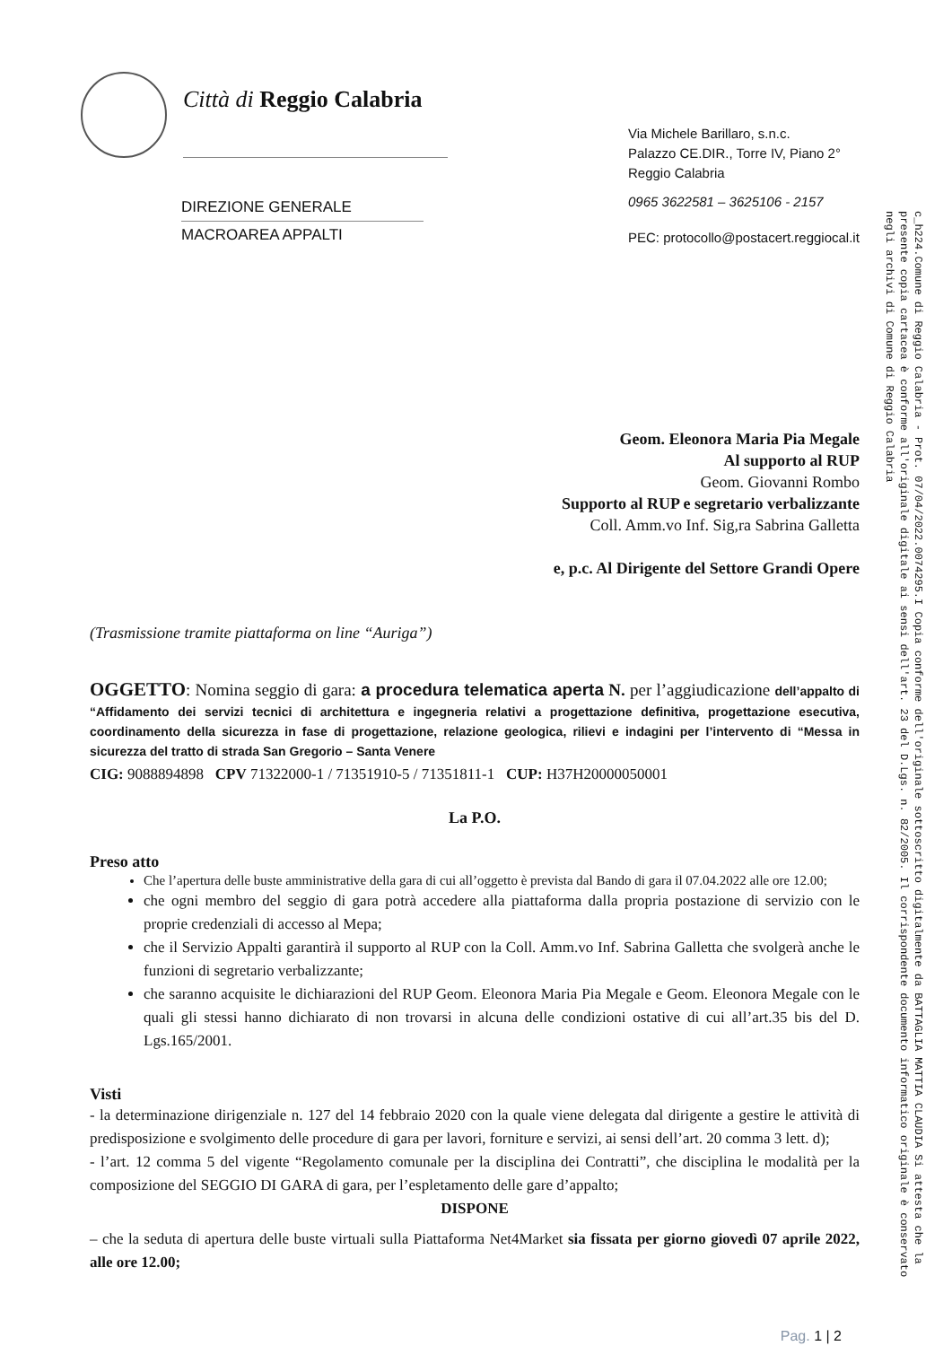Città di Reggio Calabria
DIREZIONE GENERALE
MACROAREA APPALTI
Via Michele Barillaro, s.n.c.
Palazzo CE.DIR., Torre IV, Piano 2°
Reggio Calabria
0965 3622581 – 3625106 - 2157
PEC: protocollo@postacert.reggiocal.it
Geom. Eleonora Maria Pia Megale
Al supporto al RUP
Geom. Giovanni Rombo
Supporto al RUP e segretario verbalizzante
Coll. Amm.vo Inf. Sig,ra Sabrina Galletta
e, p.c. Al Dirigente del Settore Grandi Opere
(Trasmissione tramite piattaforma on line “Auriga”)
OGGETTO: Nomina seggio di gara: a procedura telematica aperta N. per l’aggiudicazione dell’appalto di “Affidamento dei servizi tecnici di architettura e ingegneria relativi a progettazione definitiva, progettazione esecutiva, coordinamento della sicurezza in fase di progettazione, relazione geologica, rilievi e indagini per l’intervento di “Messa in sicurezza del tratto di strada San Gregorio – Santa Venere
CIG: 9088894898 CPV 71322000-1 / 71351910-5 / 71351811-1 CUP: H37H20000050001
La P.O.
Preso atto
Che l’apertura delle buste amministrative della gara di cui all’oggetto è prevista dal Bando di gara il 07.04.2022 alle ore 12.00;
che ogni membro del seggio di gara potrà accedere alla piattaforma dalla propria postazione di servizio con le proprie credenziali di accesso al Mepa;
che il Servizio Appalti garantirà il supporto al RUP con la Coll. Amm.vo Inf. Sabrina Galletta che svolgerà anche le funzioni di segretario verbalizzante;
che saranno acquisite le dichiarazioni del RUP Geom. Eleonora Maria Pia Megale e Geom. Eleonora Megale con le quali gli stessi hanno dichiarato di non trovarsi in alcuna delle condizioni ostative di cui all’art.35 bis del D. Lgs.165/2001.
Visti
- la determinazione dirigenziale n. 127 del 14 febbraio 2020 con la quale viene delegata dal dirigente a gestire le attività di predisposizione e svolgimento delle procedure di gara per lavori, forniture e servizi, ai sensi dell’art. 20 comma 3 lett. d);
- l’art. 12 comma 5 del vigente “Regolamento comunale per la disciplina dei Contratti”, che disciplina le modalità per la composizione del SEGGIO DI GARA di gara, per l’espletamento delle gare d’appalto;
DISPONE
– che la seduta di apertura delle buste virtuali sulla Piattaforma Net4Market sia fissata per giorno giovedì 07 aprile 2022, alle ore 12.00;
Pag. 1 | 2
c_h224.Comune di Reggio Calabria - Prot. 07/04/2022.0074295.I Copia conforme dell'originale sottoscritto digitalmente da BATTAGLIA MATTIA CLAUDIA Si attesta che la presente copia cartacea è conforme all'originale digitale ai sensi dell'art. 23 del D.Lgs. n. 82/2005. Il corrispondente documento informatico originale è conservato negli archivi di Comune di Reggio Calabria